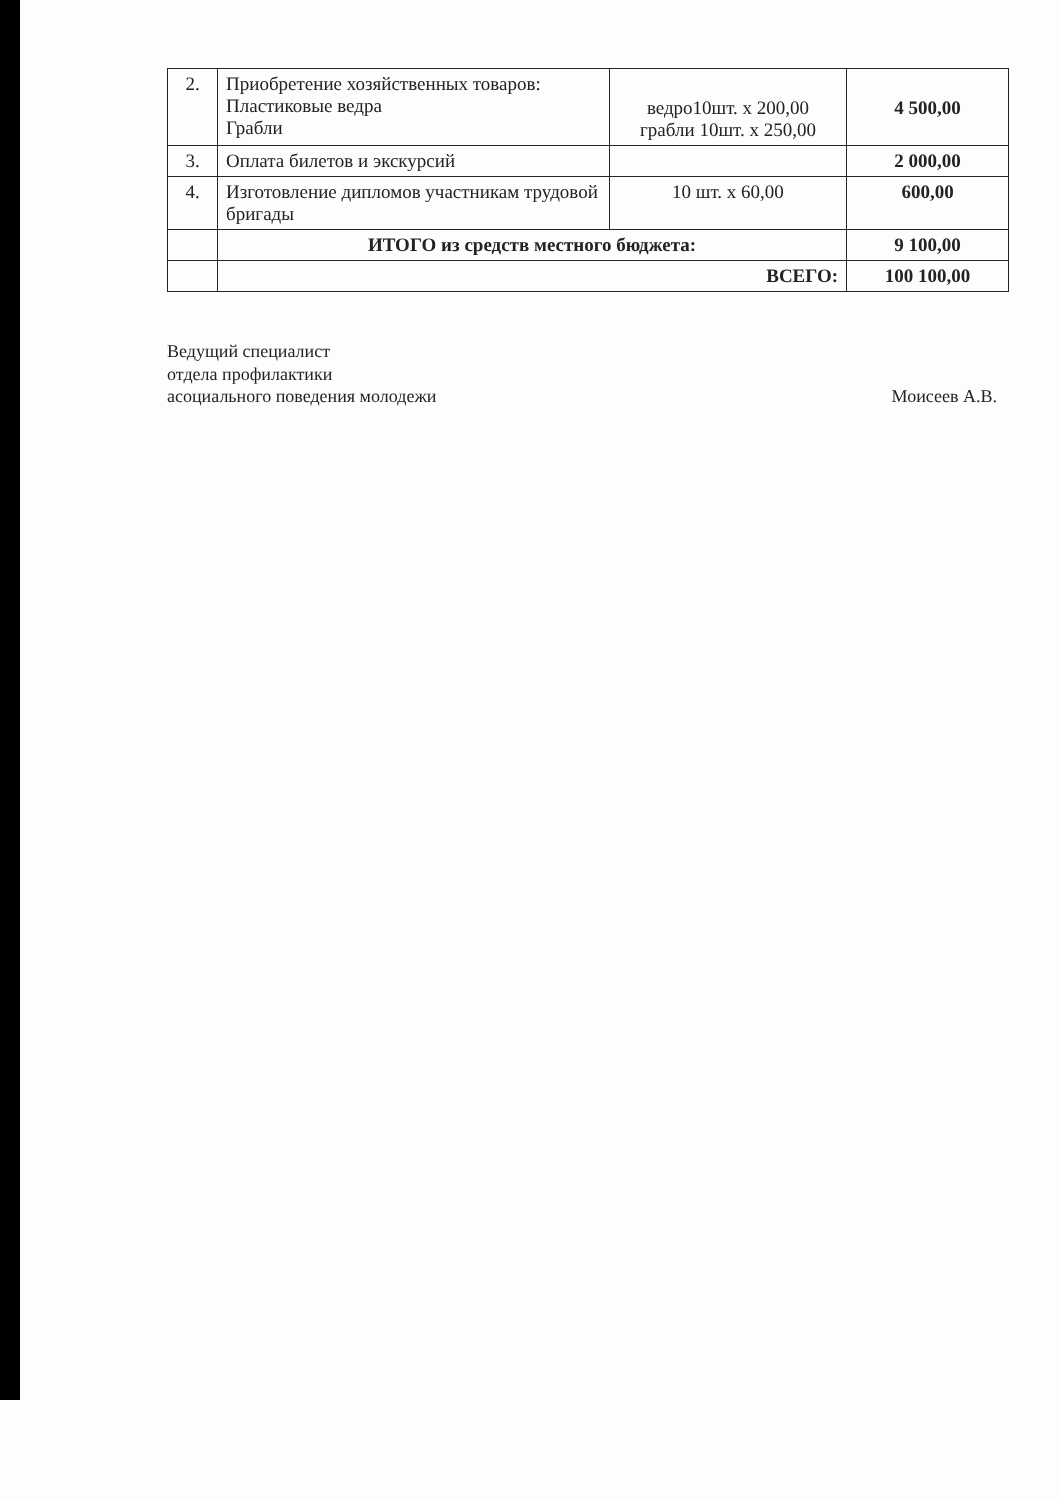| 2. | Приобретение хозяйственных товаров: Пластиковые ведра Грабли | ведро10шт. х 200,00 грабли 10шт. х 250,00 | 4 500,00 |
| 3. | Оплата билетов и экскурсий | | 2 000,00 |
| 4. | Изготовление дипломов участникам трудовой бригады | 10 шт. х 60,00 | 600,00 |
| | ИТОГО из средств местного бюджета: | | 9 100,00 |
| | ВСЕГО: | | 100 100,00 |
Ведущий специалист
отдела профилактики
асоциального поведения молодежи
Моисеев А.В.